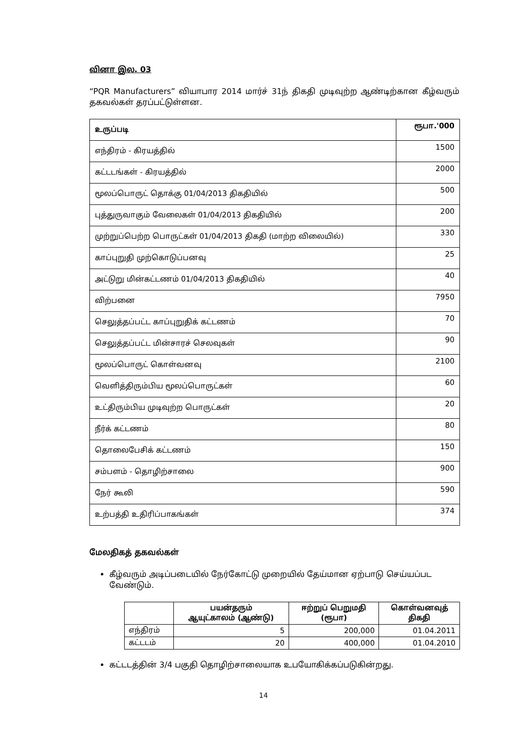வினா இல. 03
“PQR Manufacturers” வியாபார 2014 மார்ச் 31ந் திகதி முடிவுற்ற ஆண்டிற்கான கீழ்வரும் தகவல்கள் தரப்பட்டுள்ளன.
| உருப்படி | ரூபா.'000 |
| --- | --- |
| எந்திரம் - கிரயத்தில் | 1500 |
| கட்டடங்கள் - கிரயத்தில் | 2000 |
| மூலப்பொருட் தொக்கு 01/04/2013 திகதியில் | 500 |
| புத்துருவாகும் வேலைகள் 01/04/2013 திகதியில் | 200 |
| முற்றுப்பெற்ற பொருட்கள் 01/04/2013 திகதி (மாற்ற விலையில்) | 330 |
| காப்புறுதி முற்கொடுப்பனவு | 25 |
| அட்டுறு மின்கட்டணம் 01/04/2013 திகதியில் | 40 |
| விற்பனை | 7950 |
| செலுத்தப்பட்ட காப்புறுதிக் கட்டணம் | 70 |
| செலுத்தப்பட்ட மின்சாரச் செலவுகள் | 90 |
| மூலப்பொருட் கொள்வனவு | 2100 |
| வெளித்திரும்பிய மூலப்பொருட்கள் | 60 |
| உட்திரும்பிய முடிவுற்ற பொருட்கள் | 20 |
| நீர்க் கட்டணம் | 80 |
| தொலைபேசிக் கட்டணம் | 150 |
| சம்பளம் - தொழிற்சாலை | 900 |
| நேர் கூலி | 590 |
| உற்பத்தி உதிரிப்பாகங்கள் | 374 |
மேலதிகத் தகவல்கள்
கீழ்வரும் அடிப்படையில் நேர்கோட்டு முறையில் தேய்மான ஏற்பாடு செய்யப்பட வேண்டும்.
| | பயன்தரும் ஆயுட்காலம் (ஆண்டு) | ஈற்றுப் பெறுமதி (ரூபா) | கொள்வனவுத் திகதி |
| --- | --- | --- | --- |
| எந்திரம் | 5 | 200,000 | 01.04.2011 |
| கட்டடம் | 20 | 400,000 | 01.04.2010 |
கட்டடத்தின் 3/4 பகுதி தொழிற்சாலையாக உபயோகிக்கப்படுகின்றது.
14